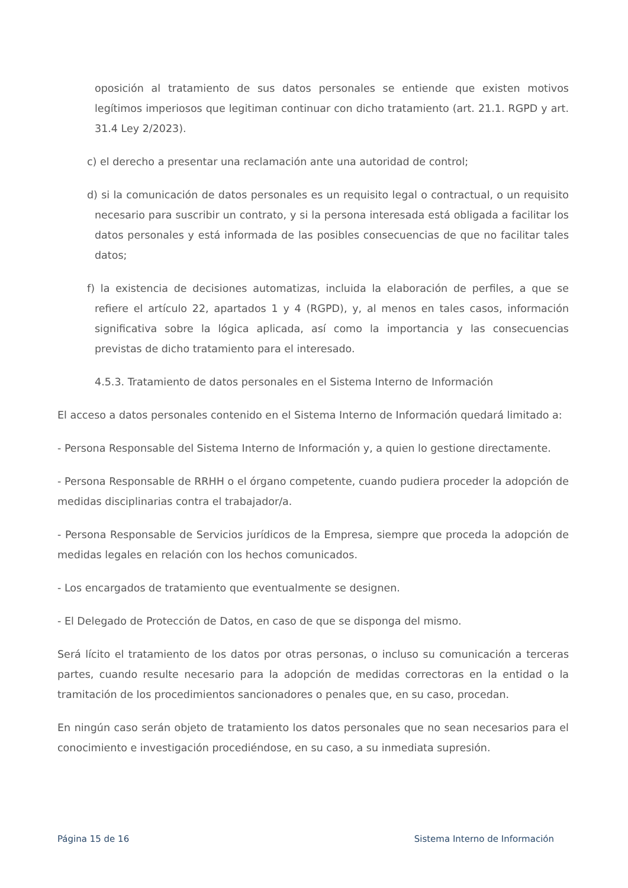oposición al tratamiento de sus datos personales se entiende que existen motivos legítimos imperiosos que legitiman continuar con dicho tratamiento (art. 21.1. RGPD y art. 31.4 Ley 2/2023).
c) el derecho a presentar una reclamación ante una autoridad de control;
d) si la comunicación de datos personales es un requisito legal o contractual, o un requisito necesario para suscribir un contrato, y si la persona interesada está obligada a facilitar los datos personales y está informada de las posibles consecuencias de que no facilitar tales datos;
f) la existencia de decisiones automatizas, incluida la elaboración de perfiles, a que se refiere el artículo 22, apartados 1 y 4 (RGPD), y, al menos en tales casos, información significativa sobre la lógica aplicada, así como la importancia y las consecuencias previstas de dicho tratamiento para el interesado.
4.5.3. Tratamiento de datos personales en el Sistema Interno de Información
El acceso a datos personales contenido en el Sistema Interno de Información quedará limitado a:
- Persona Responsable del Sistema Interno de Información y, a quien lo gestione directamente.
- Persona Responsable de RRHH o el órgano competente, cuando pudiera proceder la adopción de medidas disciplinarias contra el trabajador/a.
- Persona Responsable de Servicios jurídicos de la Empresa, siempre que proceda la adopción de medidas legales en relación con los hechos comunicados.
- Los encargados de tratamiento que eventualmente se designen.
- El Delegado de Protección de Datos, en caso de que se disponga del mismo.
Será lícito el tratamiento de los datos por otras personas, o incluso su comunicación a terceras partes, cuando resulte necesario para la adopción de medidas correctoras en la entidad o la tramitación de los procedimientos sancionadores o penales que, en su caso, procedan.
En ningún caso serán objeto de tratamiento los datos personales que no sean necesarios para el conocimiento e investigación procediéndose, en su caso, a su inmediata supresión.
Página 15 de 16 Sistema Interno de Información